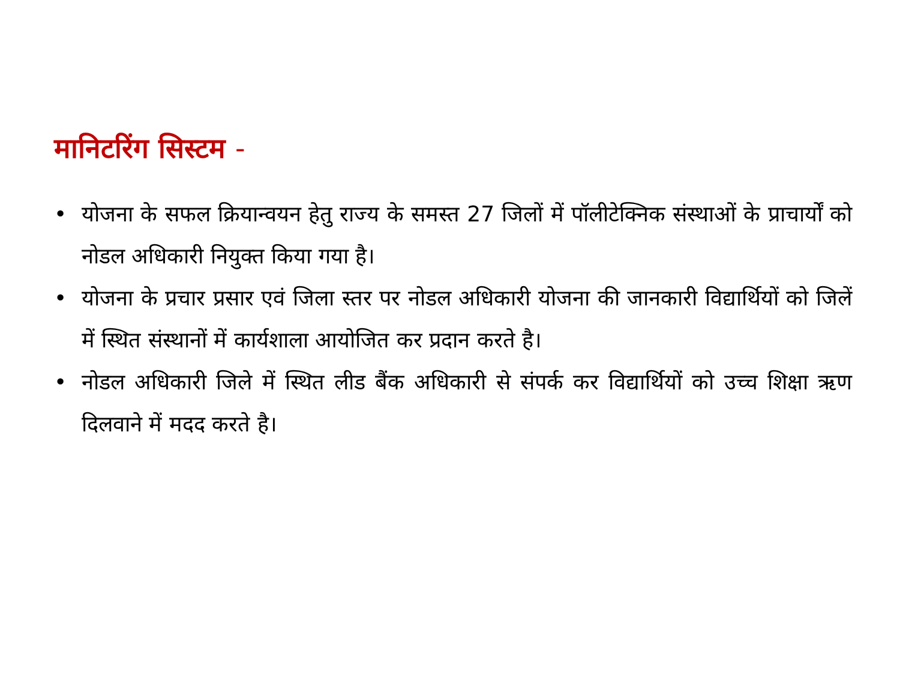मानिटरिंग सिस्टम -
• योजना के सफल क्रियान्वयन हेतु राज्य के समस्त 27 जिलों में पॉलीटेक्निक संस्थाओं के प्राचार्यों को नोडल अधिकारी नियुक्त किया गया है।
• योजना के प्रचार प्रसार एवं जिला स्तर पर नोडल अधिकारी योजना की जानकारी विद्यार्थियों को जिलें में स्थित संस्थानों में कार्यशाला आयोजित कर प्रदान करते है।
• नोडल अधिकारी जिले में स्थित लीड बैंक अधिकारी से संपर्क कर विद्यार्थियों को उच्च शिक्षा ऋण दिलवाने में मदद करते है।